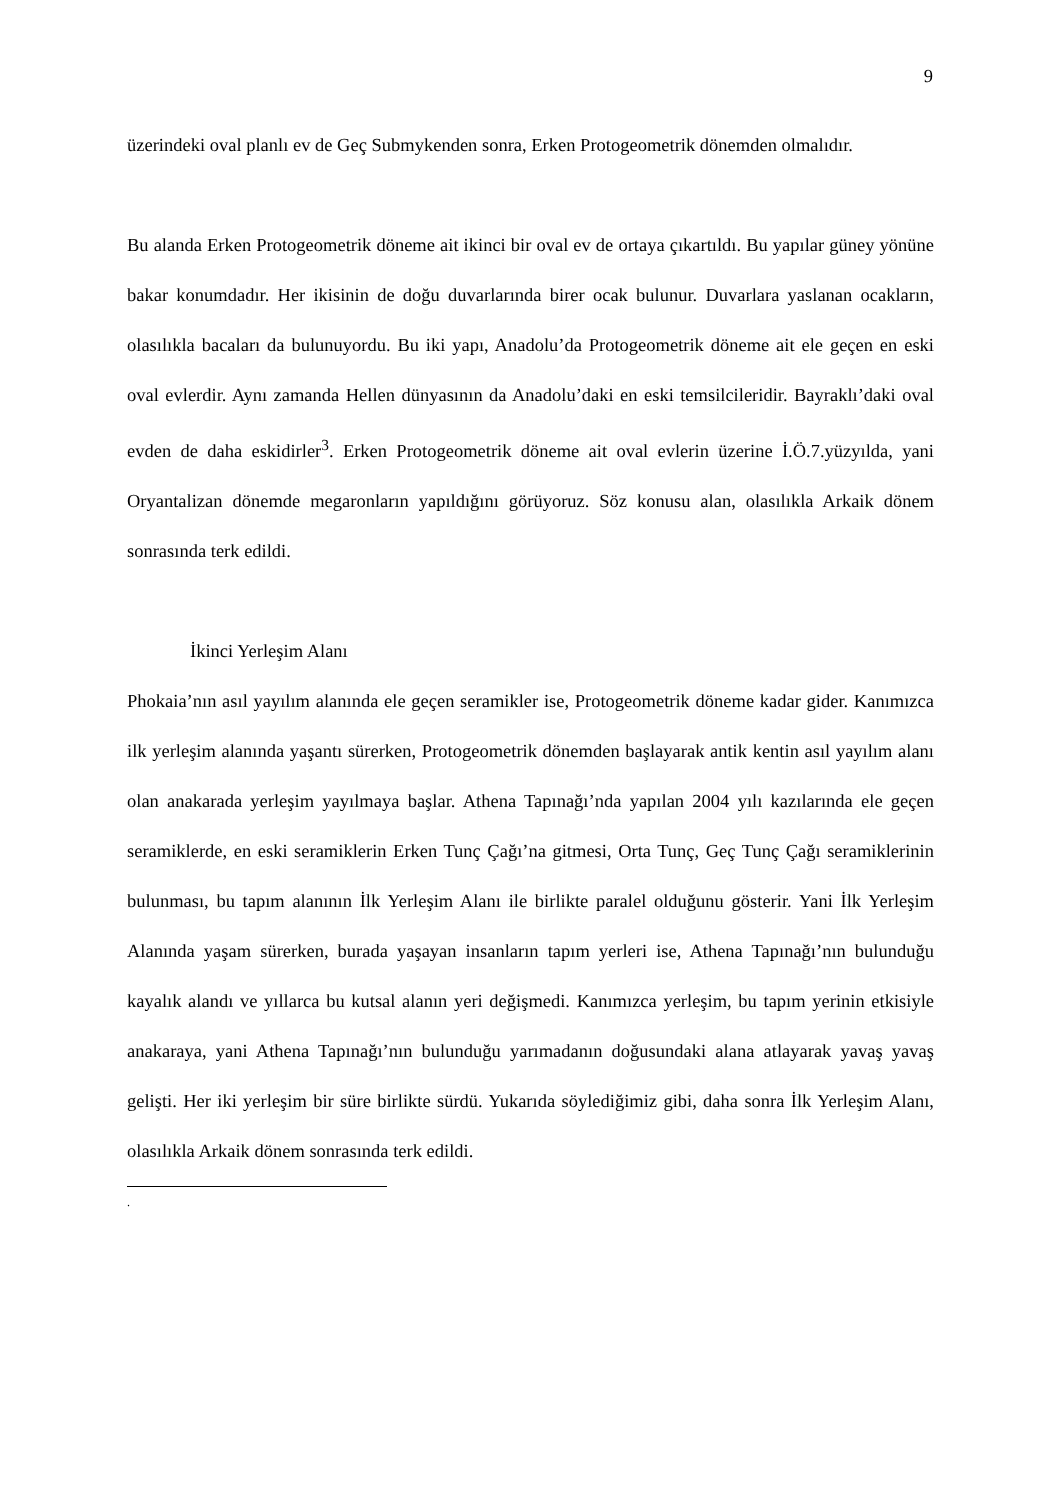9
üzerindeki oval planlı ev de Geç Submykenden sonra, Erken Protogeometrik dönemden olmalıdır.
Bu alanda Erken Protogeometrik döneme ait ikinci bir oval ev de ortaya çıkartıldı. Bu yapılar güney yönüne bakar konumdadır. Her ikisinin de doğu duvarlarında birer ocak bulunur. Duvarlara yaslanan ocakların, olasılıkla bacaları da bulunuyordu. Bu iki yapı, Anadolu’da Protogeometrik döneme ait ele geçen en eski oval evlerdir. Aynı zamanda Hellen dünyasının da Anadolu’daki en eski temsilcileridir. Bayraklı’daki oval evden de daha eskidirler<sup>3</sup>. Erken Protogeometrik döneme ait oval evlerin üzerine İ.Ö.7.yüzyılda, yani Oryantalizan dönemde megaronların yapıldığını görüyoruz. Söz konusu alan, olasılıkla Arkaik dönem sonrasında terk edildi.
İkinci Yerleşim Alanı
Phokaia’nın asıl yayılım alanında ele geçen seramikler ise, Protogeometrik döneme kadar gider. Kanımızca ilk yerleşim alanında yaşantı sürerken, Protogeometrik dönemden başlayarak antik kentin asıl yayılım alanı olan anakarada yerleşim yayılmaya başlar. Athena Tapınağı’nda yapılan 2004 yılı kazılarında ele geçen seramiklerde, en eski seramiklerin Erken Tunç Çağı’na gitmesi, Orta Tunç, Geç Tunç Çağı seramiklerinin bulunması, bu tapım alanının İlk Yerleşim Alanı ile birlikte paralel olduğunu gösterir. Yani İlk Yerleşim Alanında yaşam sürerken, burada yaşayan insanların tapım yerleri ise, Athena Tapınağı’nın bulunduğu kayalık alandı ve yıllarca bu kutsal alanın yeri değişmedi. Kanımızca yerleşim, bu tapım yerinin etkisiyle anakaraya, yani Athena Tapınağı’nın bulunduğu yarımadanın doğusundaki alana atlayarak yavaş yavaş gelişti. Her iki yerleşim bir süre birlikte sürdü. Yukarıda söylediğimiz gibi, daha sonra İlk Yerleşim Alanı, olasılıkla Arkaik dönem sonrasında terk edildi.
.